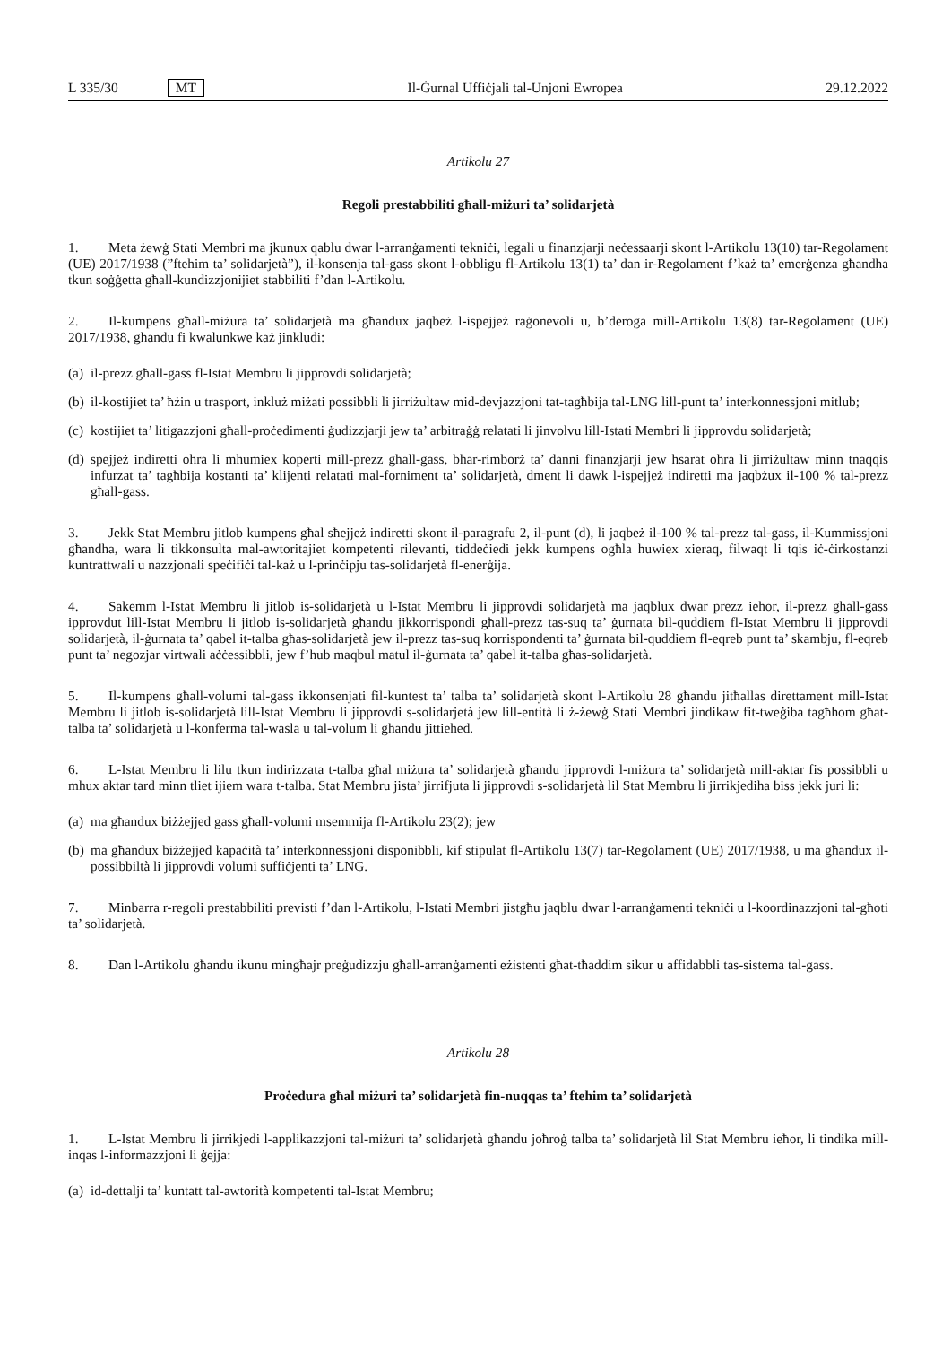L 335/30 MT
Il-Ġurnal Uffiċjali tal-Unjoni Ewropea 29.12.2022
Artikolu 27
Regoli prestabbiliti għall-miżuri ta’ solidarjetà
1. Meta żewġ Stati Membri ma jkunux qablu dwar l-arranġamenti tekniċi, legali u finanzjarji neċessaarji skont l-Artikolu 13(10) tar-Regolament (UE) 2017/1938 (”ftehim ta’ solidarjetà”), il-konsenja tal-gass skont l-obbligu fl-Artikolu 13(1) ta’ dan ir-Regolament f’każ ta’ emerġenza għandha tkun soġġetta għall-kundizzjonijiet stabbiliti f’dan l-Artikolu.
2. Il-kumpens għall-miżura ta’ solidarjetà ma għandux jaqbeż l-ispejjeż raġonevoli u, b’deroga mill-Artikolu 13(8) tar-Regolament (UE) 2017/1938, għandu fi kwalunkwe każ jinkludi:
(a) il-prezz għall-gass fl-Istat Membru li jipprovdi solidarjetà;
(b) il-kostijiet ta’ ħżin u trasport, inkluż miżati possibbli li jirriżultaw mid-devjazzjoni tat-tagħbija tal-LNG lill-punt ta’ interkonnessjoni mitlub;
(c) kostijiet ta’ litigazzjoni għall-proċedimenti ġudizzjarji jew ta’ arbitraġġ relatati li jinvolvu lill-Istati Membri li jipprovdu solidarjetà;
(d) spejjeż indiretti oħra li mhumiex koperti mill-prezz għall-gass, bħar-rimborż ta’ danni finanzjarji jew ħsarat oħra li jirriżultaw minn tnaqqis infurzat ta’ tagħbija kostanti ta’ klijenti relatati mal-forniment ta’ solidarjetà, dment li dawk l-ispejjeż indiretti ma jaqbżux il-100 % tal-prezz għall-gass.
3. Jekk Stat Membru jitlob kumpens għal sħejjeż indiretti skont il-paragrafu 2, il-punt (d), li jaqbeż il-100 % tal-prezz tal-gass, il-Kummissjoni għandha, wara li tikkonsulta mal-awtoritajiet kompetenti rilevanti, tiddeċiedi jekk kumpens ogħla huwiex xieraq, filwaqt li tqis iċ-ċirkostanzi kuntrattwali u nazzjonali speċifiċi tal-każ u l-prinċipju tas-solidarjetà fl-enerġija.
4. Sakemm l-Istat Membru li jitlob is-solidarjetà u l-Istat Membru li jipprovdi solidarjetà ma jaqblux dwar prezz ieħor, il-prezz għall-gass ipprovdut lill-Istat Membru li jitlob is-solidarjetà għandu jikkorrispondi għall-prezz tas-suq ta’ ġurnata bil-quddiem fl-Istat Membru li jipprovdi solidarjetà, il-ġurnata ta’ qabel it-talba għas-solidarjetà jew il-prezz tas-suq korrispondenti ta’ ġurnata bil-quddiem fl-eqreb punt ta’ skambju, fl-eqreb punt ta’ negozjar virtwali aċċessibbli, jew f’hub maqbul matul il-ġurnata ta’ qabel it-talba għas-solidarjetà.
5. Il-kumpens għall-volumi tal-gass ikkonsenjati fil-kuntest ta’ talba ta’ solidarjetà skont l-Artikolu 28 għandu jitħallas direttament mill-Istat Membru li jitlob is-solidarjetà lill-Istat Membru li jipprovdi s-solidarjetà jew lill-entità li ż-żewġ Stati Membri jindikaw fit-tweġiba tagħhom għat-talba ta’ solidarjetà u l-konferma tal-wasla u tal-volum li għandu jittieħed.
6. L-Istat Membru li lilu tkun indirizzata t-talba għal miżura ta’ solidarjetà għandu jipprovdi l-miżura ta’ solidarjetà mill-aktar fis possibbli u mhux aktar tard minn tliet ijiem wara t-talba. Stat Membru jista’ jirrifjuta li jipprovdi s-solidarjetà lil Stat Membru li jirrikjediha biss jekk juri li:
(a) ma għandux biżżejjed gass għall-volumi msemmija fl-Artikolu 23(2); jew
(b) ma għandux biżżejjed kapaċità ta’ interkonnessjoni disponibbli, kif stipulat fl-Artikolu 13(7) tar-Regolament (UE) 2017/1938, u ma għandux il-possibbiltà li jipprovdi volumi suffiċjenti ta’ LNG.
7. Minbarra r-regoli prestabbiliti previsti f’dan l-Artikolu, l-Istati Membri jistgħu jaqblu dwar l-arranġamenti tekniċi u l-koordinazzjoni tal-għoti ta’ solidarjetà.
8. Dan l-Artikolu għandu ikunu mingħajr preġudizzju għall-arranġamenti eżistenti għat-tħaddim sikur u affidabbli tas-sistema tal-gass.
Artikolu 28
Proċedura għal miżuri ta’ solidarjetà fin-nuqqas ta’ ftehim ta’ solidarjetà
1. L-Istat Membru li jirrikjedi l-applikazzjoni tal-miżuri ta’ solidarjetà għandu joħroġ talba ta’ solidarjetà lil Stat Membru ieħor, li tindika mill-inqas l-informazzjoni li ġejja:
(a) id-dettalji ta’ kuntatt tal-awtorità kompetenti tal-Istat Membru;